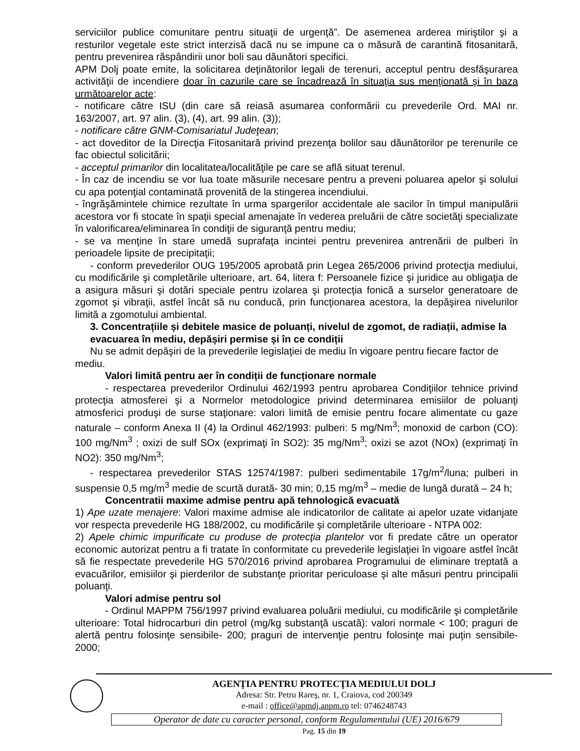serviciilor publice comunitare pentru situaţii de urgenţă”. De asemenea arderea miriştilor şi a resturilor vegetale este strict interzisă dacă nu se impune ca o măsură de carantină fitosanitară, pentru prevenirea răspândirii unor boli sau dăunători specifici.
APM Dolj poate emite, la solicitarea deţinătorilor legali de terenuri, acceptul pentru desfăşurarea activităţii de incendiere doar în cazurile care se încadrează în situaţia sus menţionată şi în baza următoarelor acte:
- notificare către ISU (din care să reiasă asumarea conformării cu prevederile Ord. MAI nr. 163/2007, art. 97 alin. (3), (4), art. 99 alin. (3));
- notificare către GNM-Comisariatul Judeţean;
- act doveditor de la Direcţia Fitosanitară privind prezenţa bolilor sau dăunătorilor pe terenurile ce fac obiectul solicitării;
- acceptul primarilor din localitatea/localităţile pe care se află situat terenul.
- În caz de incendiu se vor lua toate măsurile necesare pentru a preveni poluarea apelor şi solului cu apa potenţial contaminată provenită de la stingerea incendiului.
- îngrăşămintele chimice rezultate în urma spargerilor accidentale ale sacilor în timpul manipulării acestora vor fi stocate în spaţii special amenajate în vederea preluării de către societăţi specializate în valorificarea/eliminarea în condiţii de siguranţă pentru mediu;
- se va menţine în stare umedă suprafaţa incintei pentru prevenirea antrenării de pulberi în perioadele lipsite de precipitaţii;
- conform prevederilor OUG 195/2005 aprobată prin Legea 265/2006 privind protecţia mediului, cu modificările şi completările ulterioare, art. 64, litera f: Persoanele fizice şi juridice au obligaţia de a asigura măsuri şi dotări speciale pentru izolarea şi protecţia fonică a surselor generatoare de zgomot şi vibraţii, astfel încât să nu conducă, prin funcţionarea acestora, la depăşirea nivelurilor limită a zgomotului ambiental.
3. Concentrațiile și debitele masice de poluanți, nivelul de zgomot, de radiații, admise la evacuarea în mediu, depășiri permise și în ce condiții
Nu se admit depăşiri de la prevederile legislaţiei de mediu în vigoare pentru fiecare factor de mediu.
Valori limită pentru aer în condiții de funcționare normale
- respectarea prevederilor Ordinului 462/1993 pentru aprobarea Condiţiilor tehnice privind protecţia atmosferei şi a Normelor metodologice privind determinarea emisiilor de poluanţi atmosferici produşi de surse staţionare: valori limită de emisie pentru focare alimentate cu gaze naturale – conform Anexa II (4) la Ordinul 462/1993: pulberi: 5 mg/Nm<sup>3</sup>; monoxid de carbon (CO): 100 mg/Nm<sup>3</sup> ; oxizi de sulf SOx (exprimaţi în SO2): 35 mg/Nm<sup>3</sup>; oxizi se azot (NOx) (exprimaţi în NO2): 350 mg/Nm<sup>3</sup>;
- respectarea prevederilor STAS 12574/1987: pulberi sedimentabile 17g/m<sup>2</sup>/luna; pulberi in suspensie 0,5 mg/m<sup>3</sup> medie de scurtă durată- 30 min; 0,15 mg/m<sup>3</sup> – medie de lungă durată – 24 h;
Concentratii maxime admise pentru apă tehnologică evacuată
1) Ape uzate menajere: Valori maxime admise ale indicatorilor de calitate ai apelor uzate vidanjate vor respecta prevederile HG 188/2002, cu modificările şi completările ulterioare - NTPA 002:
2) Apele chimic impurificate cu produse de protecţia plantelor vor fi predate către un operator economic autorizat pentru a fi tratate în conformitate cu prevederile legislaţiei în vigoare astfel încât să fie respectate prevederile HG 570/2016 privind aprobarea Programului de eliminare treptată a evacuărilor, emisiilor şi pierderilor de substanţe prioritar periculoase şi alte măsuri pentru principalii poluanţi.
Valori admise pentru sol
- Ordinul MAPPM 756/1997 privind evaluarea poluării mediului, cu modificările şi completările ulterioare: Total hidrocarburi din petrol (mg/kg substanţă uscată): valori normale < 100; praguri de alertă pentru folosinţe sensibile- 200; praguri de intervenţie pentru folosinţe mai puţin sensibile- 2000;
AGENŢIA PENTRU PROTECŢIA MEDIULUI DOLJ
Adresa: Str. Petru Rareş, nr. 1, Craiova, cod 200349
e-mail : office@apmdj.anpm.ro tel: 0746248743
Operator de date cu caracter personal, conform Regulamentului (UE) 2016/679
Pag. 15 din 19